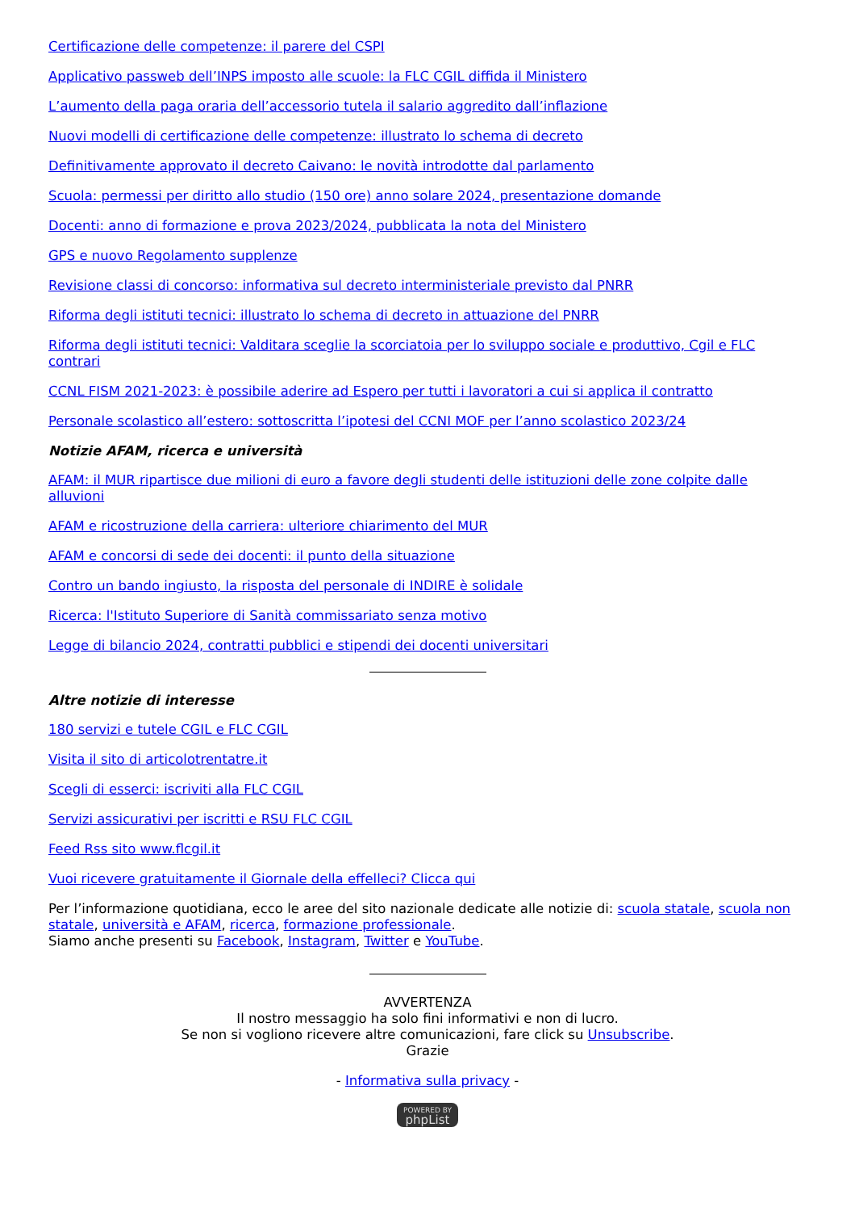Certificazione delle competenze: il parere del CSPI
Applicativo passweb dell’INPS imposto alle scuole: la FLC CGIL diffida il Ministero
L’aumento della paga oraria dell’accessorio tutela il salario aggredito dall’inflazione
Nuovi modelli di certificazione delle competenze: illustrato lo schema di decreto
Definitivamente approvato il decreto Caivano: le novità introdotte dal parlamento
Scuola: permessi per diritto allo studio (150 ore) anno solare 2024, presentazione domande
Docenti: anno di formazione e prova 2023/2024, pubblicata la nota del Ministero
GPS e nuovo Regolamento supplenze
Revisione classi di concorso: informativa sul decreto interministeriale previsto dal PNRR
Riforma degli istituti tecnici: illustrato lo schema di decreto in attuazione del PNRR
Riforma degli istituti tecnici: Valditara sceglie la scorciatoia per lo sviluppo sociale e produttivo, Cgil e FLC contrari
CCNL FISM 2021-2023: è possibile aderire ad Espero per tutti i lavoratori a cui si applica il contratto
Personale scolastico all’estero: sottoscritta l’ipotesi del CCNI MOF per l’anno scolastico 2023/24
Notizie AFAM, ricerca e università
AFAM: il MUR ripartisce due milioni di euro a favore degli studenti delle istituzioni delle zone colpite dalle alluvioni
AFAM e ricostruzione della carriera: ulteriore chiarimento del MUR
AFAM e concorsi di sede dei docenti: il punto della situazione
Contro un bando ingiusto, la risposta del personale di INDIRE è solidale
Ricerca: l'Istituto Superiore di Sanità commissariato senza motivo
Legge di bilancio 2024, contratti pubblici e stipendi dei docenti universitari
Altre notizie di interesse
180 servizi e tutele CGIL e FLC CGIL
Visita il sito di articolotrentatre.it
Scegli di esserci: iscriviti alla FLC CGIL
Servizi assicurativi per iscritti e RSU FLC CGIL
Feed Rss sito www.flcgil.it
Vuoi ricevere gratuitamente il Giornale della effelleci? Clicca qui
Per l’informazione quotidiana, ecco le aree del sito nazionale dedicate alle notizie di: scuola statale, scuola non statale, università e AFAM, ricerca, formazione professionale.
Siamo anche presenti su Facebook, Instagram, Twitter e YouTube.
AVVERTENZA
Il nostro messaggio ha solo fini informativi e non di lucro.
Se non si vogliono ricevere altre comunicazioni, fare click su Unsubscribe.
Grazie
- Informativa sulla privacy -
POWERED BY phpList